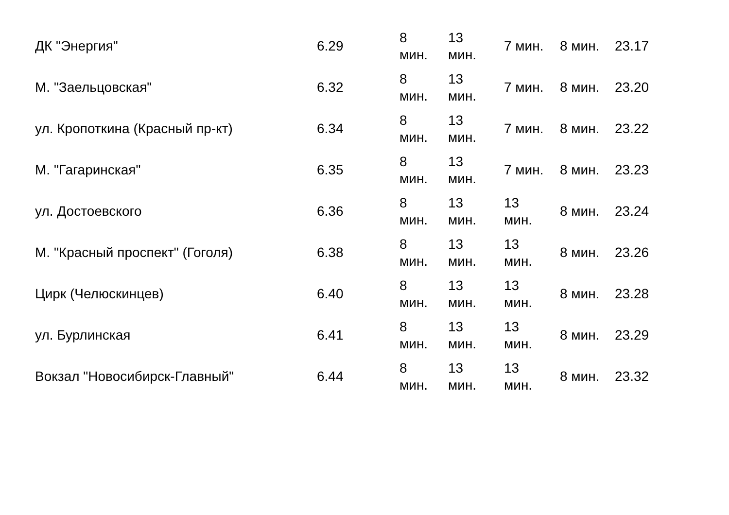| ДК "Энергия" | 6.29 | 8 мин. | 13 мин. | 7 мин. | 8 мин. | 23.17 |
| М. "Заельцовская" | 6.32 | 8 мин. | 13 мин. | 7 мин. | 8 мин. | 23.20 |
| ул. Кропоткина (Красный пр-кт) | 6.34 | 8 мин. | 13 мин. | 7 мин. | 8 мин. | 23.22 |
| М. "Гагаринская" | 6.35 | 8 мин. | 13 мин. | 7 мин. | 8 мин. | 23.23 |
| ул. Достоевского | 6.36 | 8 мин. | 13 мин. | 13 мин. | 8 мин. | 23.24 |
| М. "Красный проспект" (Гоголя) | 6.38 | 8 мин. | 13 мин. | 13 мин. | 8 мин. | 23.26 |
| Цирк (Челюскинцев) | 6.40 | 8 мин. | 13 мин. | 13 мин. | 8 мин. | 23.28 |
| ул. Бурлинская | 6.41 | 8 мин. | 13 мин. | 13 мин. | 8 мин. | 23.29 |
| Вокзал "Новосибирск-Главный" | 6.44 | 8 мин. | 13 мин. | 13 мин. | 8 мин. | 23.32 |